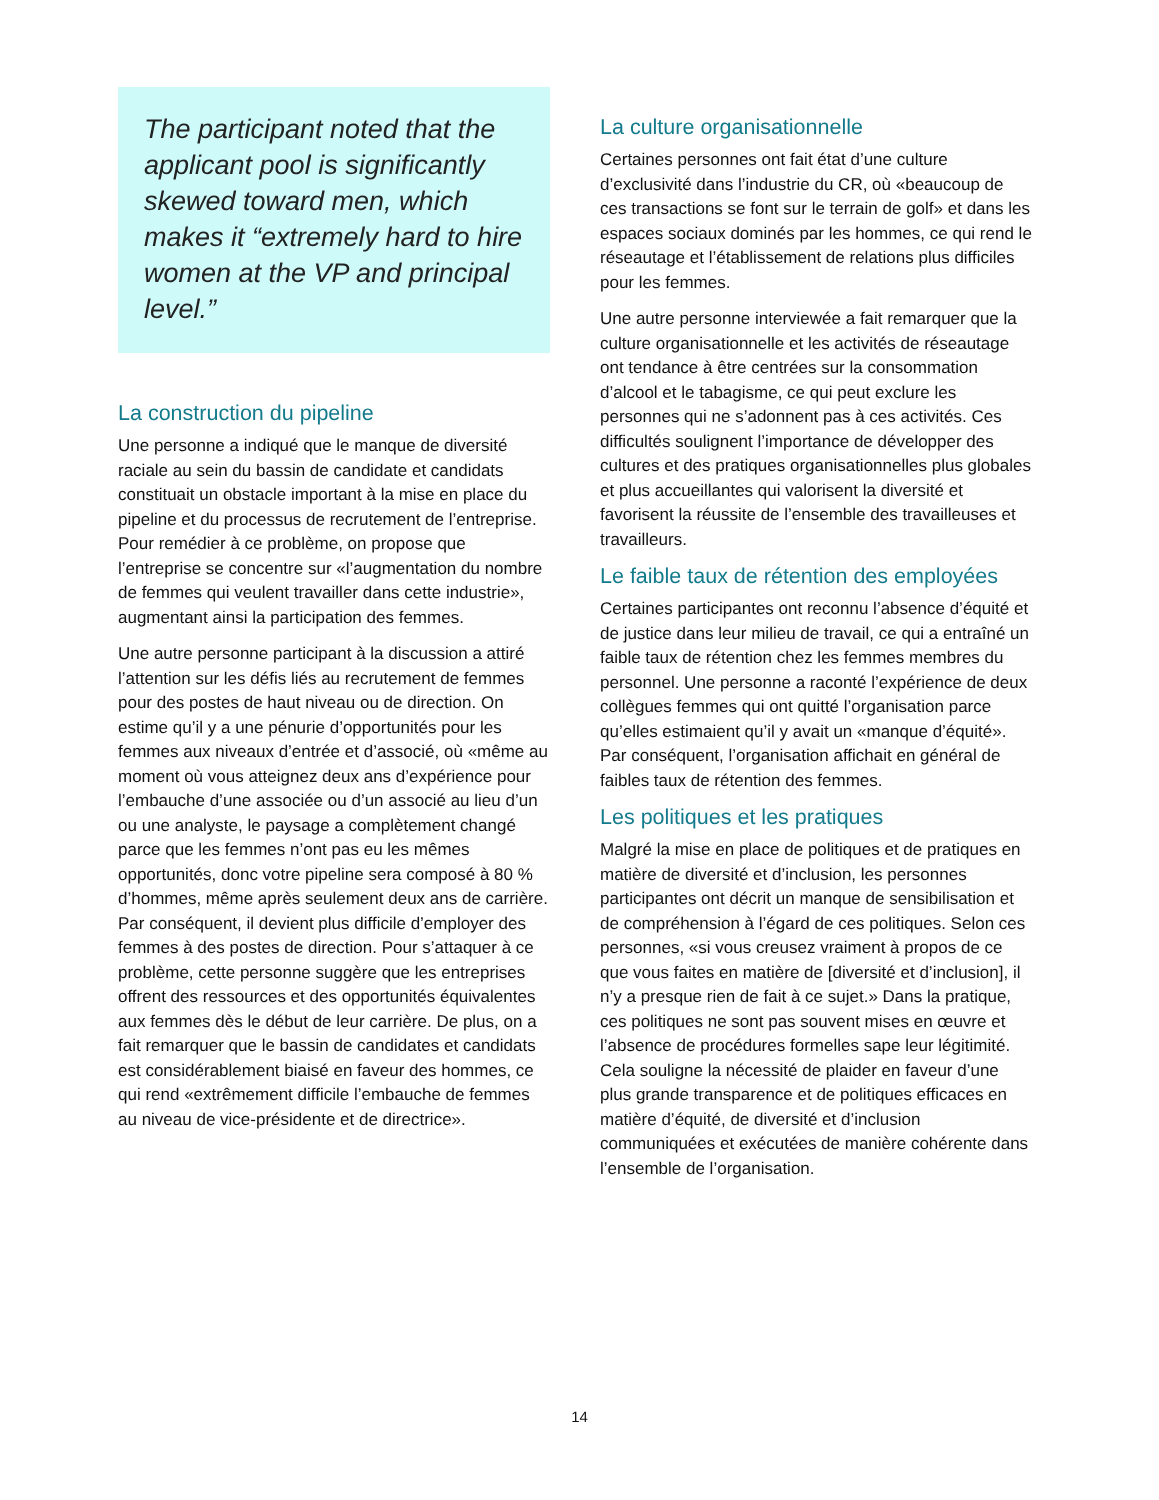The participant noted that the applicant pool is significantly skewed toward men, which makes it “extremely hard to hire women at the VP and principal level.”
La construction du pipeline
Une personne a indiqué que le manque de diversité raciale au sein du bassin de candidate et candidats constituait un obstacle important à la mise en place du pipeline et du processus de recrutement de l’entreprise. Pour remédier à ce problème, on propose que l’entreprise se concentre sur «l’augmentation du nombre de femmes qui veulent travailler dans cette industrie», augmentant ainsi la participation des femmes.
Une autre personne participant à la discussion a attiré l’attention sur les défis liés au recrutement de femmes pour des postes de haut niveau ou de direction. On estime qu’il y a une pénurie d’opportunités pour les femmes aux niveaux d’entrée et d’associé, où «même au moment où vous atteignez deux ans d’expérience pour l’embauche d’une associée ou d’un associé au lieu d’un ou une analyste, le paysage a complètement changé parce que les femmes n’ont pas eu les mêmes opportunités, donc votre pipeline sera composé à 80 % d’hommes, même après seulement deux ans de carrière. Par conséquent, il devient plus difficile d’employer des femmes à des postes de direction. Pour s’attaquer à ce problème, cette personne suggère que les entreprises offrent des ressources et des opportunités équivalentes aux femmes dès le début de leur carrière. De plus, on a fait remarquer que le bassin de candidates et candidats est considérablement biaisé en faveur des hommes, ce qui rend «extrêmement difficile l’embauche de femmes au niveau de vice-présidente et de directrice».
La culture organisationnelle
Certaines personnes ont fait état d’une culture d’exclusivité dans l’industrie du CR, où «beaucoup de ces transactions se font sur le terrain de golf» et dans les espaces sociaux dominés par les hommes, ce qui rend le réseautage et l’établissement de relations plus difficiles pour les femmes.
Une autre personne interviewée a fait remarquer que la culture organisationnelle et les activités de réseautage ont tendance à être centrées sur la consommation d’alcool et le tabagisme, ce qui peut exclure les personnes qui ne s’adonnent pas à ces activités. Ces difficultés soulignent l’importance de développer des cultures et des pratiques organisationnelles plus globales et plus accueillantes qui valorisent la diversité et favorisent la réussite de l’ensemble des travailleuses et travailleurs.
Le faible taux de rétention des employées
Certaines participantes ont reconnu l’absence d’équité et de justice dans leur milieu de travail, ce qui a entraîné un faible taux de rétention chez les femmes membres du personnel. Une personne a raconté l’expérience de deux collègues femmes qui ont quitté l’organisation parce qu’elles estimaient qu’il y avait un «manque d’équité». Par conséquent, l’organisation affichait en général de faibles taux de rétention des femmes.
Les politiques et les pratiques
Malgré la mise en place de politiques et de pratiques en matière de diversité et d’inclusion, les personnes participantes ont décrit un manque de sensibilisation et de compréhension à l’égard de ces politiques. Selon ces personnes, «si vous creusez vraiment à propos de ce que vous faites en matière de [diversité et d’inclusion], il n’y a presque rien de fait à ce sujet.» Dans la pratique, ces politiques ne sont pas souvent mises en œuvre et l’absence de procédures formelles sape leur légitimité. Cela souligne la nécessité de plaider en faveur d’une plus grande transparence et de politiques efficaces en matière d’équité, de diversité et d’inclusion communiquées et exécutées de manière cohérente dans l’ensemble de l’organisation.
14